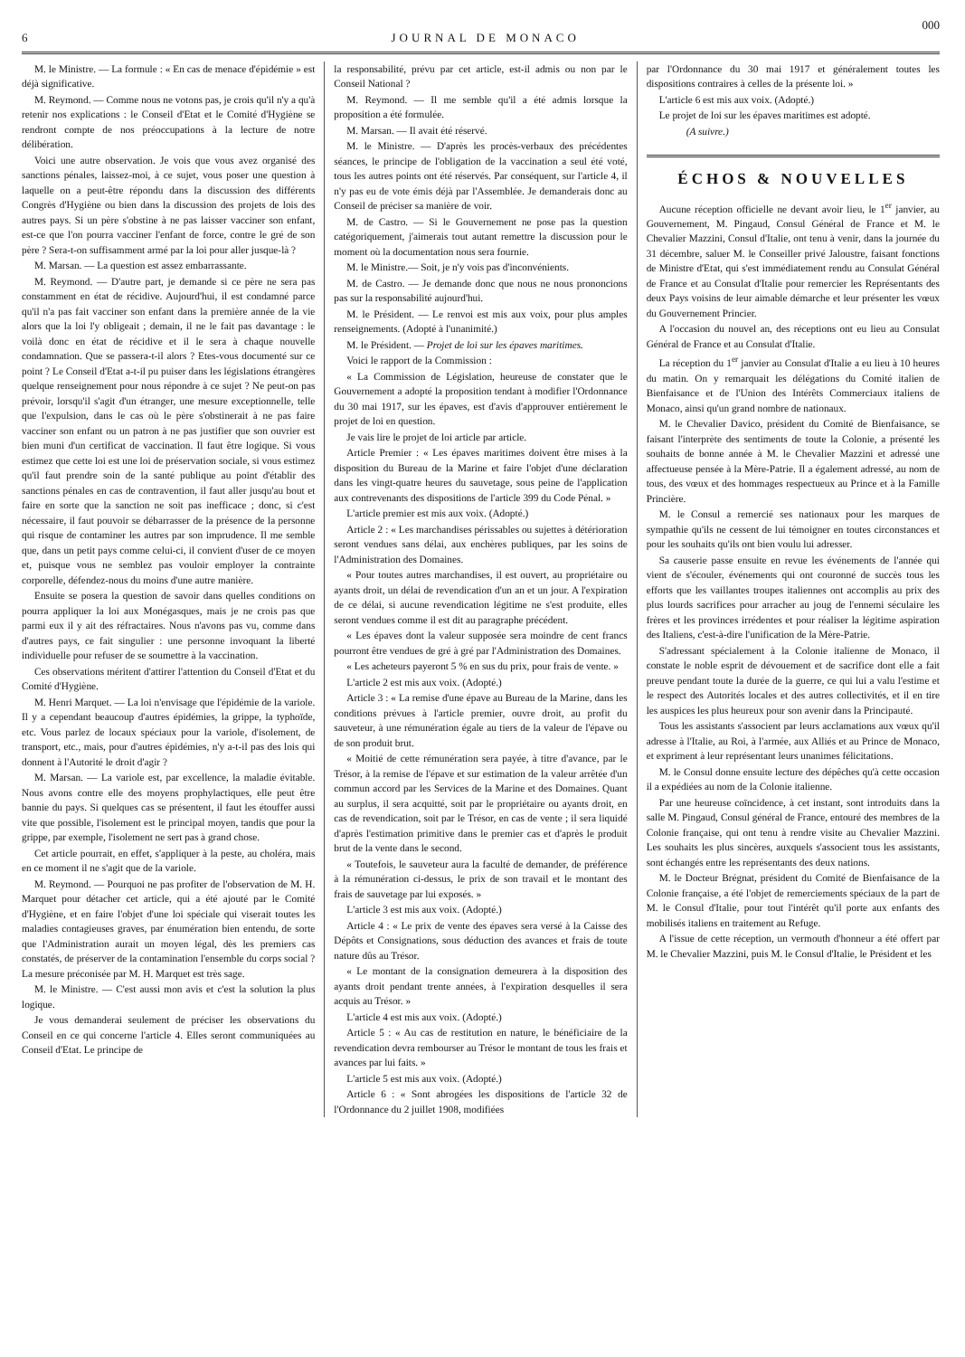000
6 JOURNAL DE MONACO
M. le Ministre. — La formule : « En cas de menace d'épidémie » est déjà significative.
M. Reymond. — Comme nous ne votons pas, je crois qu'il n'y a qu'à retenir nos explications : le Conseil d'Etat et le Comité d'Hygiène se rendront compte de nos préoccupations à la lecture de notre délibération.
Voici une autre observation. Je vois que vous avez organisé des sanctions pénales, laissez-moi, à ce sujet, vous poser une question à laquelle on a peut-être répondu dans la discussion des différents Congrès d'Hygiène ou bien dans la discussion des projets de lois des autres pays. Si un père s'obstine à ne pas laisser vacciner son enfant, est-ce que l'on pourra vacciner l'enfant de force, contre le gré de son père ? Sera-t-on suffisamment armé par la loi pour aller jusque-là ?
M. Marsan. — La question est assez embarrassante.
M. Reymond. — D'autre part, je demande si ce père ne sera pas constamment en état de récidive. Aujourd'hui, il est condamné parce qu'il n'a pas fait vacciner son enfant dans la première année de la vie alors que la loi l'y obligeait ; demain, il ne le fait pas davantage : le voilà donc en état de récidive et il le sera à chaque nouvelle condamnation. Que se passera-t-il alors ? Etes-vous documenté sur ce point ? Le Conseil d'Etat a-t-il pu puiser dans les législations étrangères quelque renseignement pour nous répondre à ce sujet ? Ne peut-on pas prévoir, lorsqu'il s'agit d'un étranger, une mesure exceptionnelle, telle que l'expulsion, dans le cas où le père s'obstinerait à ne pas faire vacciner son enfant ou un patron à ne pas justifier que son ouvrier est bien muni d'un certificat de vaccination. Il faut être logique. Si vous estimez que cette loi est une loi de préservation sociale, si vous estimez qu'il faut prendre soin de la santé publique au point d'établir des sanctions pénales en cas de contravention, il faut aller jusqu'au bout et faire en sorte que la sanction ne soit pas inefficace ; donc, si c'est nécessaire, il faut pouvoir se débarrasser de la présence de la personne qui risque de contaminer les autres par son imprudence. Il me semble que, dans un petit pays comme celui-ci, il convient d'user de ce moyen et, puisque vous ne semblez pas vouloir employer la contrainte corporelle, défendez-nous du moins d'une autre manière.
Ensuite se posera la question de savoir dans quelles conditions on pourra appliquer la loi aux Monégasques, mais je ne crois pas que parmi eux il y ait des réfractaires. Nous n'avons pas vu, comme dans d'autres pays, ce fait singulier : une personne invoquant la liberté individuelle pour refuser de se soumettre à la vaccination.
Ces observations méritent d'attirer l'attention du Conseil d'Etat et du Comité d'Hygiène.
M. Henri Marquet. — La loi n'envisage que l'épidémie de la variole. Il y a cependant beaucoup d'autres épidémies, la grippe, la typhoïde, etc. Vous parlez de locaux spéciaux pour la variole, d'isolement, de transport, etc., mais, pour d'autres épidémies, n'y a-t-il pas des lois qui donnent à l'Autorité le droit d'agir ?
M. Marsan. — La variole est, par excellence, la maladie évitable. Nous avons contre elle des moyens prophylactiques, elle peut être bannie du pays. Si quelques cas se présentent, il faut les étouffer aussi vite que possible, l'isolement est le principal moyen, tandis que pour la grippe, par exemple, l'isolement ne sert pas à grand chose.
Cet article pourrait, en effet, s'appliquer à la peste, au choléra, mais en ce moment il ne s'agit que de la variole.
M. Reymond. — Pourquoi ne pas profiter de l'observation de M. H. Marquet pour détacher cet article, qui a été ajouté par le Comité d'Hygiène, et en faire l'objet d'une loi spéciale qui viserait toutes les maladies contagieuses graves, par énumération bien entendu, de sorte que l'Administration aurait un moyen légal, dès les premiers cas constatés, de préserver de la contamination l'ensemble du corps social ? La mesure préconisée par M. H. Marquet est très sage.
M. le Ministre. — C'est aussi mon avis et c'est la solution la plus logique.
Je vous demanderai seulement de préciser les observations du Conseil en ce qui concerne l'article 4. Elles seront communiquées au Conseil d'Etat. Le principe de
la responsabilité, prévu par cet article, est-il admis ou non par le Conseil National ?
M. Reymond. — Il me semble qu'il a été admis lorsque la proposition a été formulée.
M. Marsan. — Il avait été réservé.
M. le Ministre. — D'après les procès-verbaux des précédentes séances, le principe de l'obligation de la vaccination a seul été voté, tous les autres points ont été réservés. Par conséquent, sur l'article 4, il n'y pas eu de vote émis déjà par l'Assemblée. Je demanderais donc au Conseil de préciser sa manière de voir.
M. de Castro. — Si le Gouvernement ne pose pas la question catégoriquement, j'aimerais tout autant remettre la discussion pour le moment où la documentation nous sera fournie.
M. le Ministre.— Soit, je n'y vois pas d'inconvénients.
M. de Castro. — Je demande donc que nous ne nous prononcions pas sur la responsabilité aujourd'hui.
M. le Président. — Le renvoi est mis aux voix, pour plus amples renseignements. (Adopté à l'unanimité.)
M. le Président. — Projet de loi sur les épaves maritimes.
Voici le rapport de la Commission :
« La Commission de Législation, heureuse de constater que le Gouvernement a adopté la proposition tendant à modifier l'Ordonnance du 30 mai 1917, sur les épaves, est d'avis d'approuver entièrement le projet de loi en question.
Je vais lire le projet de loi article par article.
Article Premier : « Les épaves maritimes doivent être mises à la disposition du Bureau de la Marine et faire l'objet d'une déclaration dans les vingt-quatre heures du sauvetage, sous peine de l'application aux contrevenants des dispositions de l'article 399 du Code Pénal. »
L'article premier est mis aux voix. (Adopté.)
Article 2 : « Les marchandises périssables ou sujettes à détérioration seront vendues sans délai, aux enchères publiques, par les soins de l'Administration des Domaines.
« Pour toutes autres marchandises, il est ouvert, au propriétaire ou ayants droit, un délai de revendication d'un an et un jour. A l'expiration de ce délai, si aucune revendication légitime ne s'est produite, elles seront vendues comme il est dit au paragraphe précédent.
« Les épaves dont la valeur supposée sera moindre de cent francs pourront être vendues de gré à gré par l'Administration des Domaines.
« Les acheteurs payeront 5 % en sus du prix, pour frais de vente. »
L'article 2 est mis aux voix. (Adopté.)
Article 3 : « La remise d'une épave au Bureau de la Marine, dans les conditions prévues à l'article premier, ouvre droit, au profit du sauveteur, à une rémunération égale au tiers de la valeur de l'épave ou de son produit brut.
« Moitié de cette rémunération sera payée, à titre d'avance, par le Trésor, à la remise de l'épave et sur estimation de la valeur arrêtée d'un commun accord par les Services de la Marine et des Domaines. Quant au surplus, il sera acquitté, soit par le propriétaire ou ayants droit, en cas de revendication, soit par le Trésor, en cas de vente ; il sera liquidé d'après l'estimation primitive dans le premier cas et d'après le produit brut de la vente dans le second.
« Toutefois, le sauveteur aura la faculté de demander, de préférence à la rémunération ci-dessus, le prix de son travail et le montant des frais de sauvetage par lui exposés. »
L'article 3 est mis aux voix. (Adopté.)
Article 4 : « Le prix de vente des épaves sera versé à la Caisse des Dépôts et Consignations, sous déduction des avances et frais de toute nature dûs au Trésor.
« Le montant de la consignation demeurera à la disposition des ayants droit pendant trente années, à l'expiration desquelles il sera acquis au Trésor. »
L'article 4 est mis aux voix. (Adopté.)
Article 5 : « Au cas de restitution en nature, le bénéficiaire de la revendication devra rembourser au Trésor le montant de tous les frais et avances par lui faits. »
L'article 5 est mis aux voix. (Adopté.)
Article 6 : « Sont abrogées les dispositions de l'article 32 de l'Ordonnance du 2 juillet 1908, modifiées
par l'Ordonnance du 30 mai 1917 et généralement toutes les dispositions contraires à celles de la présente loi. »
L'article 6 est mis aux voix. (Adopté.)
Le projet de loi sur les épaves maritimes est adopté.
(A suivre.)
ÉCHOS & NOUVELLES
Aucune réception officielle ne devant avoir lieu, le 1<sup>er</sup> janvier, au Gouvernement, M. Pingaud, Consul Général de France et M. le Chevalier Mazzini, Consul d'Italie, ont tenu à venir, dans la journée du 31 décembre, saluer M. le Conseiller privé Jaloustre, faisant fonctions de Ministre d'Etat, qui s'est immédiatement rendu au Consulat Général de France et au Consulat d'Italie pour remercier les Représentants des deux Pays voisins de leur aimable démarche et leur présenter les vœux du Gouvernement Princier.
A l'occasion du nouvel an, des réceptions ont eu lieu au Consulat Général de France et au Consulat d'Italie.
La réception du 1<sup>er</sup> janvier au Consulat d'Italie a eu lieu à 10 heures du matin. On y remarquait les délégations du Comité italien de Bienfaisance et de l'Union des Intérêts Commerciaux italiens de Monaco, ainsi qu'un grand nombre de nationaux.
M. le Chevalier Davico, président du Comité de Bienfaisance, se faisant l'interprète des sentiments de toute la Colonie, a présenté les souhaits de bonne année à M. le Chevalier Mazzini et adressé une affectueuse pensée à la Mère-Patrie. Il a également adressé, au nom de tous, des vœux et des hommages respectueux au Prince et à la Famille Princière.
M. le Consul a remercié ses nationaux pour les marques de sympathie qu'ils ne cessent de lui témoigner en toutes circonstances et pour les souhaits qu'ils ont bien voulu lui adresser.
Sa causerie passe ensuite en revue les événements de l'année qui vient de s'écouler, événements qui ont couronné de succès tous les efforts que les vaillantes troupes italiennes ont accomplis au prix des plus lourds sacrifices pour arracher au joug de l'ennemi séculaire les frères et les provinces irrédentes et pour réaliser la légitime aspiration des Italiens, c'est-à-dire l'unification de la Mère-Patrie.
S'adressant spécialement à la Colonie italienne de Monaco, il constate le noble esprit de dévouement et de sacrifice dont elle a fait preuve pendant toute la durée de la guerre, ce qui lui a valu l'estime et le respect des Autorités locales et des autres collectivités, et il en tire les auspices les plus heureux pour son avenir dans la Principauté.
Tous les assistants s'associent par leurs acclamations aux vœux qu'il adresse à l'Italie, au Roi, à l'armée, aux Alliés et au Prince de Monaco, et expriment à leur représentant leurs unanimes félicitations.
M. le Consul donne ensuite lecture des dépêches qu'à cette occasion il a expédiées au nom de la Colonie italienne.
Par une heureuse coïncidence, à cet instant, sont introduits dans la salle M. Pingaud, Consul général de France, entouré des membres de la Colonie française, qui ont tenu à rendre visite au Chevalier Mazzini. Les souhaits les plus sincères, auxquels s'associent tous les assistants, sont échangés entre les représentants des deux nations.
M. le Docteur Brégnat, président du Comité de Bienfaisance de la Colonie française, a été l'objet de remerciements spéciaux de la part de M. le Consul d'Italie, pour tout l'intérêt qu'il porte aux enfants des mobilisés italiens en traitement au Refuge.
A l'issue de cette réception, un vermouth d'honneur a été offert par M. le Chevalier Mazzini, puis M. le Consul d'Italie, le Président et les